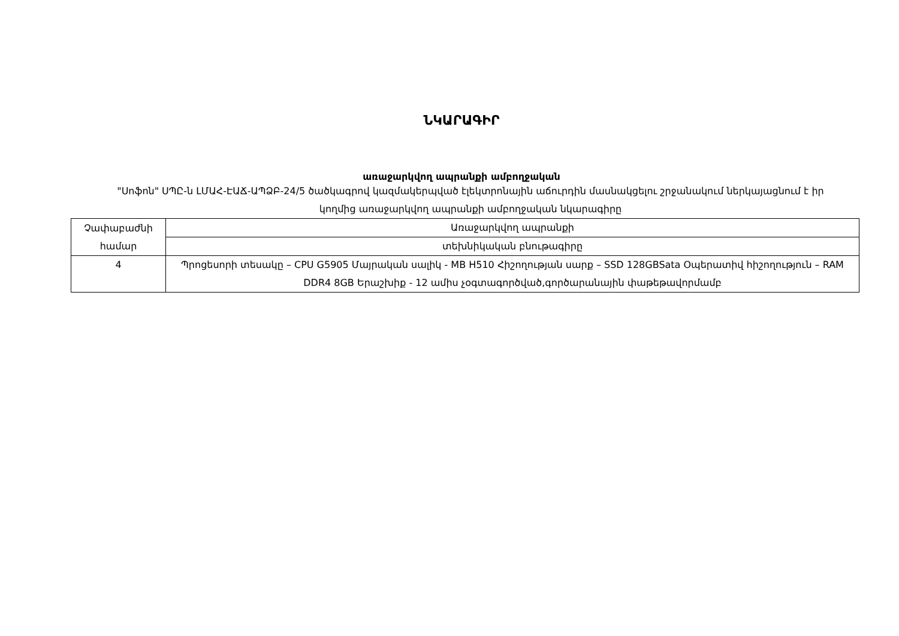ՆԿԱՐԱԳԻՐ
առաջարկվող ապրանքի ամբողջական
"Սոֆոն" ՍՊԸ-ն ԼՄԱՀ-ԷԱՃ-ԱՊՁԲ-24/5 ծածկագրով կազմակերպված էլեկտրոնային աճուրդին մասնակցելու շրջանակում ներկայացնում է իր կողմից առաջարկվող ապրանքի ամբողջական նկարագիրը
| Չափաբաժնի համար | Առաջարկվող ապրանքի |
| | տեխնիկական բնութագիրը |
| 4 | Պրոցեսորի տեսակը – CPU G5905 Մայրական սալիկ - MB H510 Հիշողության սարք – SSD 128GBSata Օպերատիվ հիշողություն – RAM DDR4 8GB Երաշխիք - 12 ամիս չօգտագործված,գործարանային փաթեթավորմամբ |